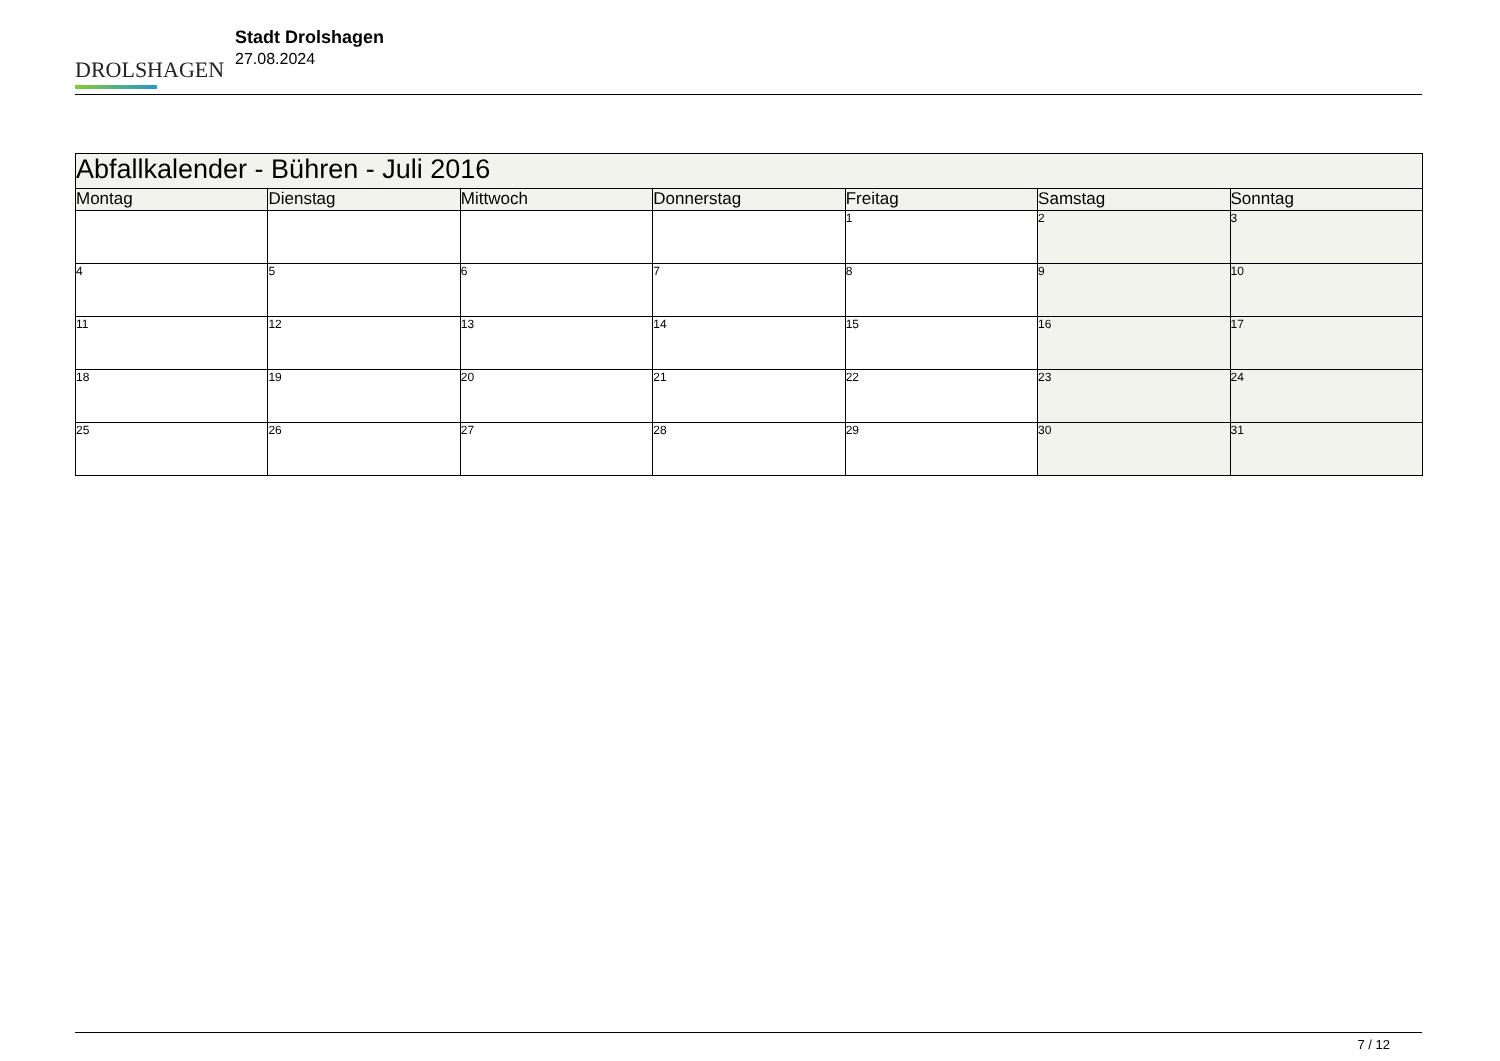DROLSHAGEN
Stadt Drolshagen
27.08.2024
| Abfallkalender - Bühren - Juli 2016 | | | | | | |
| Montag | Dienstag | Mittwoch | Donnerstag | Freitag | Samstag | Sonntag |
| | | | | 1 | 2 | 3 |
| 4 | 5 | 6 | 7 | 8 | 9 | 10 |
| 11 | 12 | 13 | 14 | 15 | 16 | 17 |
| 18 | 19 | 20 | 21 | 22 | 23 | 24 |
| 25 | 26 | 27 | 28 | 29 | 30 | 31 |
7 / 12